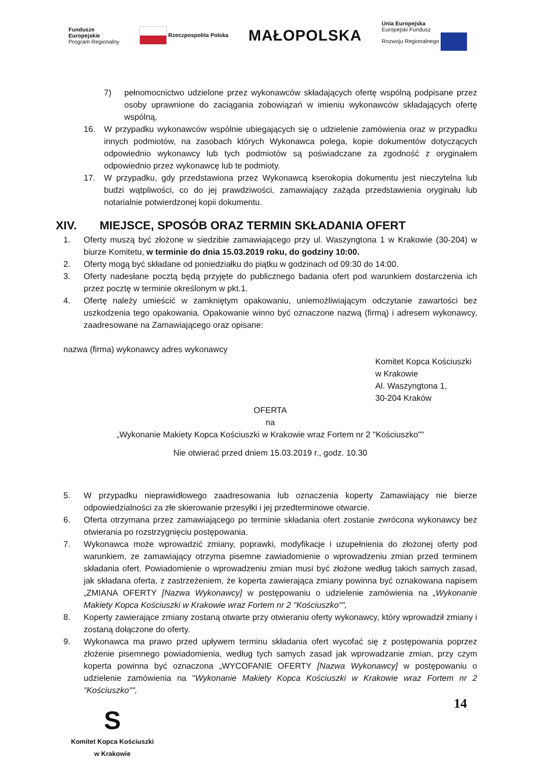Fundusze
Europejskie
Program Regionalny
Rzeczpospolita Polska
MAŁOPOLSKA
Unia Europejska
Europejski Fundusz
Rozwoju Regionalnego
7) pełnomocnictwo udzielone przez wykonawców składających ofertę wspólną podpisane przez osoby uprawnione do zaciągania zobowiązań w imieniu wykonawców składających ofertę wspólną,
16. W przypadku wykonawców wspólnie ubiegających się o udzielenie zamówienia oraz w przypadku innych podmiotów, na zasobach których Wykonawca polega, kopie dokumentów dotyczących odpowiednio wykonawcy lub tych podmiotów są poświadczane za zgodność z oryginałem odpowiednio przez wykonawcę lub te podmioty.
17. W przypadku, gdy przedstawiona przez Wykonawcą kserokopia dokumentu jest nieczytelna lub budzi wątpliwości, co do jej prawdziwości, zamawiający zażąda przedstawienia oryginału lub notarialnie potwierdzonej kopii dokumentu.
XIV. MIEJSCE, SPOSÓB ORAZ TERMIN SKŁADANIA OFERT
1. Oferty muszą być złożone w siedzibie zamawiającego przy ul. Waszyngtona 1 w Krakowie (30-204) w biurze Komitetu, w terminie do dnia 15.03.2019 roku, do godziny 10:00.
2. Oferty mogą być składane od poniedziałku do piątku w godzinach od 09:30 do 14:00.
3. Oferty nadesłane pocztą będą przyjęte do publicznego badania ofert pod warunkiem dostarczenia ich przez pocztę w terminie określonym w pkt.1.
4. Ofertę należy umieścić w zamkniętym opakowaniu, uniemożliwiającym odczytanie zawartości bez uszkodzenia tego opakowania. Opakowanie winno być oznaczone nazwą (firmą) i adresem wykonawcy, zaadresowane na Zamawiającego oraz opisane:
nazwa (firma) wykonawcy adres wykonawcy
Komitet Kopca Kościuszki
w Krakowie
Al. Waszyngtona 1,
30-204 Kraków
OFERTA
na
„Wykonanie Makiety Kopca Kościuszki w Krakowie wraz Fortem nr 2 "Kościuszko""
Nie otwierać przed dniem 15.03.2019 r., godz. 10.30
5. W przypadku nieprawidłowego zaadresowania lub oznaczenia koperty Zamawiający nie bierze odpowiedzialności za złe skierowanie przesyłki i jej przedterminowe otwarcie.
6. Oferta otrzymana przez zamawiającego po terminie składania ofert zostanie zwrócona wykonawcy bez otwierania po rozstrzygnięciu postępowania.
7. Wykonawca może wprowadzić zmiany, poprawki, modyfikacje i uzupełnienia do złożonej oferty pod warunkiem, ze zamawiający otrzyma pisemne zawiadomienie o wprowadzeniu zmian przed terminem składania ofert. Powiadomienie o wprowadzeniu zmian musi być złożone według takich samych zasad, jak składana oferta, z zastrzeżeniem, że koperta zawierająca zmiany powinna być oznakowana napisem „ZMIANA OFERTY [Nazwa Wykonawcy] w postępowaniu o udzielenie zamówienia na „Wykonanie Makiety Kopca Kościuszki w Krakowie wraz Fortem nr 2 "Kościuszko"",
8. Koperty zawierające zmiany zostaną otwarte przy otwieraniu oferty wykonawcy, który wprowadził zmiany i zostaną dołączone do oferty.
9. Wykonawca ma prawo przed upływem terminu składania ofert wycofać się z postępowania poprzez złożenie pisemnego powiadomienia, według tych samych zasad jak wprowadzanie zmian, przy czym koperta powinna być oznaczona „WYCOFANIE OFERTY [Nazwa Wykonawcy] w postępowaniu o udzielenie zamówienia na "Wykonanie Makiety Kopca Kościuszki w Krakowie wraz Fortem nr 2 "Kościuszko"",
S
Komitet Kopca Kościuszki
w Krakowie
14